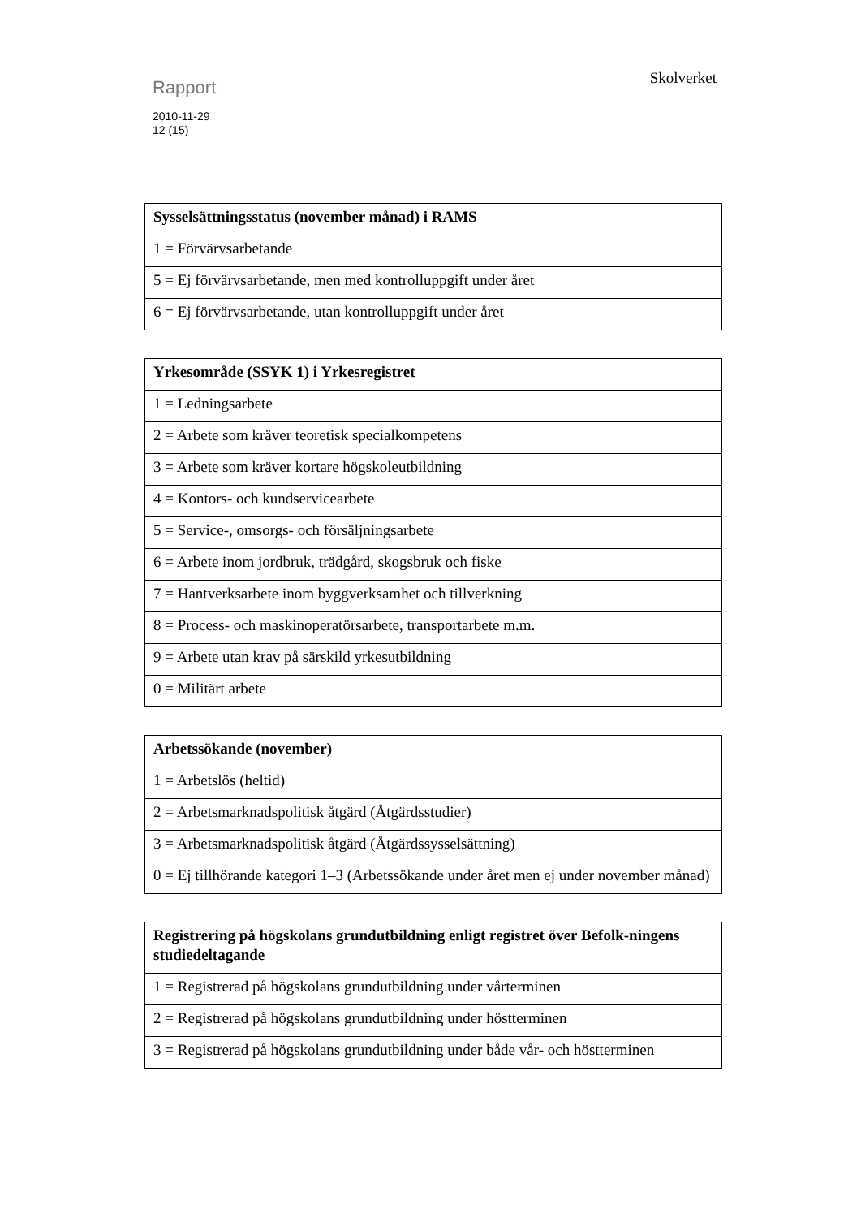Skolverket
Rapport
2010-11-29
12 (15)
| Sysselsättningsstatus (november månad) i RAMS |
| --- |
| 1 = Förvärvsarbetande |
| 5 = Ej förvärvsarbetande, men med kontrolluppgift under året |
| 6 = Ej förvärvsarbetande, utan kontrolluppgift under året |
| Yrkesområde (SSYK 1) i Yrkesregistret |
| --- |
| 1 = Ledningsarbete |
| 2 = Arbete som kräver teoretisk specialkompetens |
| 3 = Arbete som kräver kortare högskoleutbildning |
| 4 = Kontors- och kundservicearbete |
| 5 = Service-, omsorgs- och försäljningsarbete |
| 6 = Arbete inom jordbruk, trädgård, skogsbruk och fiske |
| 7 = Hantverksarbete inom byggverksamhet och tillverkning |
| 8 = Process- och maskinoperatörsarbete, transportarbete m.m. |
| 9 = Arbete utan krav på särskild yrkesutbildning |
| 0 = Militärt arbete |
| Arbetssökande (november) |
| --- |
| 1 = Arbetslös (heltid) |
| 2 = Arbetsmarknadspolitisk åtgärd (Åtgärdsstudier) |
| 3 = Arbetsmarknadspolitisk åtgärd (Åtgärdssysselsättning) |
| 0 = Ej tillhörande kategori 1–3 (Arbetssökande under året men ej under november månad) |
| Registrering på högskolans grundutbildning enligt registret över Befolk-ningens studiedeltagande |
| --- |
| 1 = Registrerad på högskolans grundutbildning under vårterminen |
| 2 = Registrerad på högskolans grundutbildning under höstterminen |
| 3 = Registrerad på högskolans grundutbildning under både vår- och höstterminen |